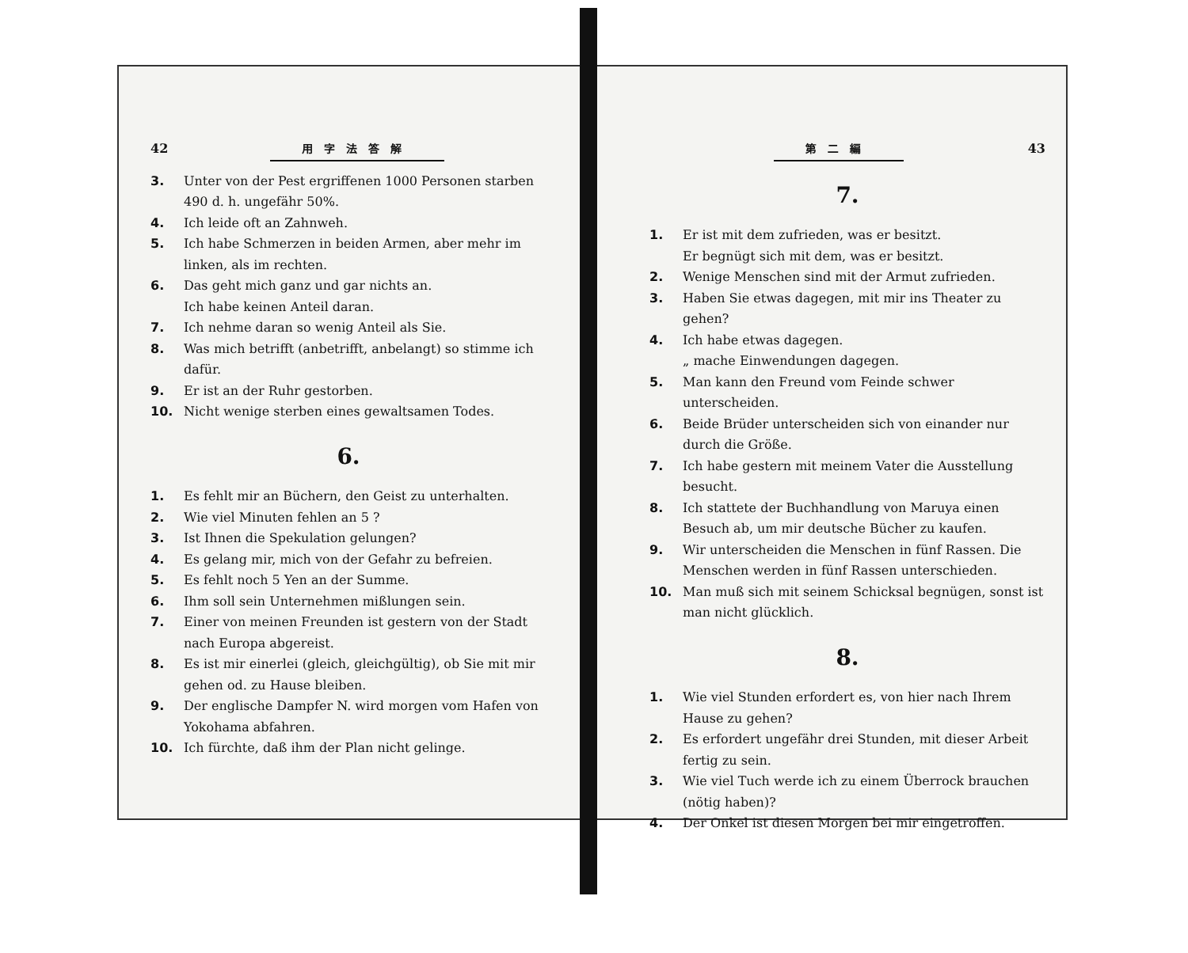42 用字法答解
3. Unter von der Pest ergriffenen 1000 Personen starben 490 d. h. ungefähr 50%.
4. Ich leide oft an Zahnweh.
5. Ich habe Schmerzen in beiden Armen, aber mehr im linken, als im rechten.
6. Das geht mich ganz und gar nichts an.
Ich habe keinen Anteil daran.
7. Ich nehme daran so wenig Anteil als Sie.
8. Was mich betrifft (anbetrifft, anbelangt) so stimme ich dafür.
9. Er ist an der Ruhr gestorben.
10. Nicht wenige sterben eines gewaltsamen Todes.
6.
1. Es fehlt mir an Büchern, den Geist zu unterhalten.
2. Wie viel Minuten fehlen an 5 ?
3. Ist Ihnen die Spekulation gelungen?
4. Es gelang mir, mich von der Gefahr zu befreien.
5. Es fehlt noch 5 Yen an der Summe.
6. Ihm soll sein Unternehmen mißlungen sein.
7. Einer von meinen Freunden ist gestern von der Stadt nach Europa abgereist.
8. Es ist mir einerlei (gleich, gleichgültig), ob Sie mit mir gehen od. zu Hause bleiben.
9. Der englische Dampfer N. wird morgen vom Hafen von Yokohama abfahren.
10. Ich fürchte, daß ihm der Plan nicht gelinge.
第二編 43
7.
1. Er ist mit dem zufrieden, was er besitzt.
Er begnügt sich mit dem, was er besitzt.
2. Wenige Menschen sind mit der Armut zufrieden.
3. Haben Sie etwas dagegen, mit mir ins Theater zu gehen?
4. Ich habe etwas dagegen.
„ mache Einwendungen dagegen.
5. Man kann den Freund vom Feinde schwer unterscheiden.
6. Beide Brüder unterscheiden sich von einander nur durch die Größe.
7. Ich habe gestern mit meinem Vater die Ausstellung besucht.
8. Ich stattete der Buchhandlung von Maruya einen Besuch ab, um mir deutsche Bücher zu kaufen.
9. Wir unterscheiden die Menschen in fünf Rassen. Die Menschen werden in fünf Rassen unterschieden.
10. Man muß sich mit seinem Schicksal begnügen, sonst ist man nicht glücklich.
8.
1. Wie viel Stunden erfordert es, von hier nach Ihrem Hause zu gehen?
2. Es erfordert ungefähr drei Stunden, mit dieser Arbeit fertig zu sein.
3. Wie viel Tuch werde ich zu einem Überrock brauchen (nötig haben)?
4. Der Onkel ist diesen Morgen bei mir eingetroffen.